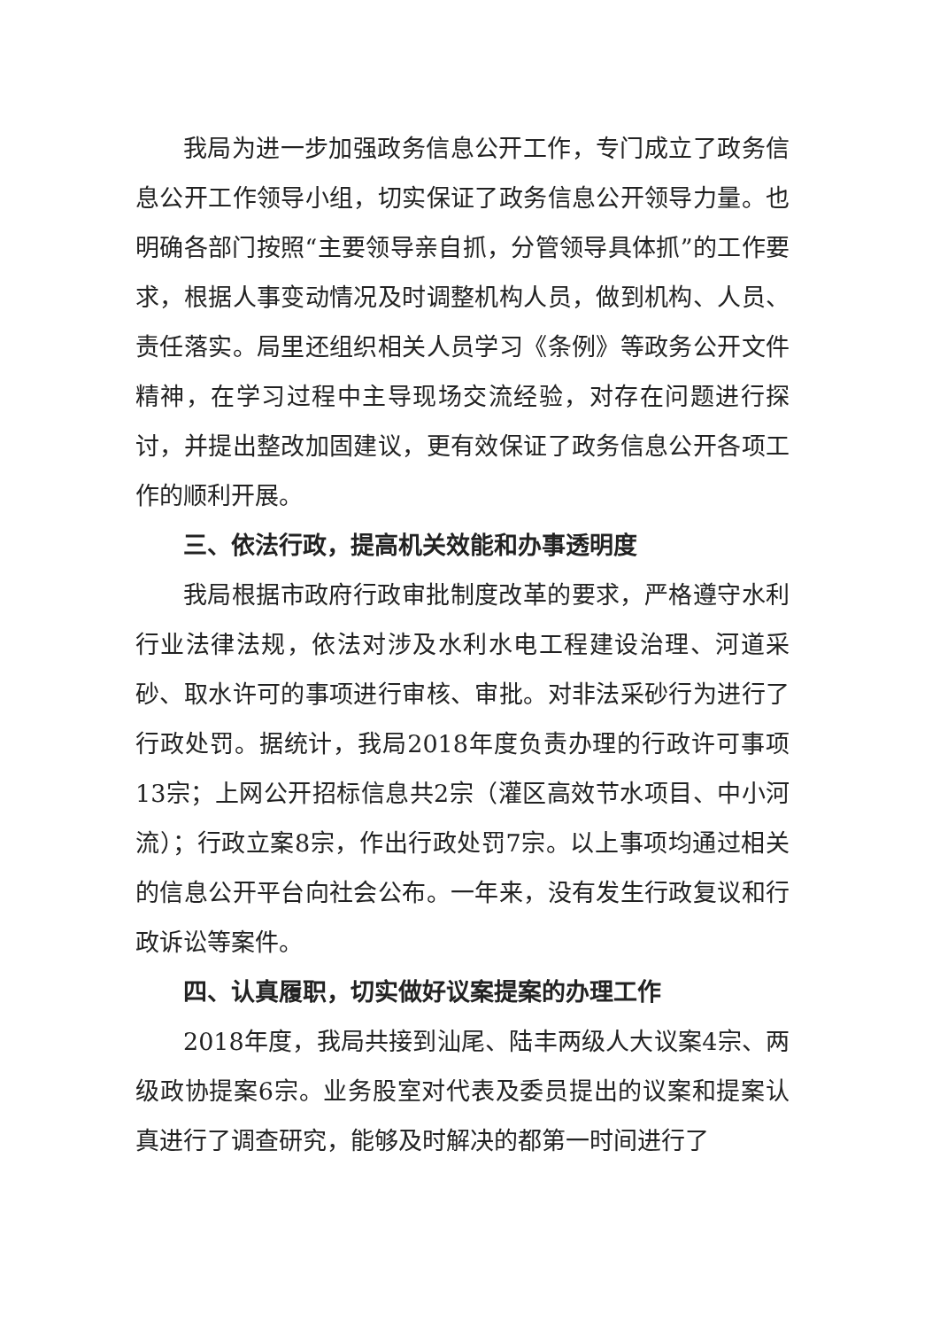我局为进一步加强政务信息公开工作，专门成立了政务信息公开工作领导小组，切实保证了政务信息公开领导力量。也明确各部门按照“主要领导亲自抓，分管领导具体抓”的工作要求，根据人事变动情况及时调整机构人员，做到机构、人员、责任落实。局里还组织相关人员学习《条例》等政务公开文件精神，在学习过程中主导现场交流经验，对存在问题进行探讨，并提出整改加固建议，更有效保证了政务信息公开各项工作的顺利开展。
三、依法行政，提高机关效能和办事透明度
我局根据市政府行政审批制度改革的要求，严格遵守水利行业法律法规，依法对涉及水利水电工程建设治理、河道采砂、取水许可的事项进行审核、审批。对非法采砂行为进行了行政处罚。据统计，我局2018年度负责办理的行政许可事项13宗；上网公开招标信息共2宗（灌区高效节水项目、中小河流）；行政立案8宗，作出行政处罚7宗。以上事项均通过相关的信息公开平台向社会公布。一年来，没有发生行政复议和行政诉讼等案件。
四、认真履职，切实做好议案提案的办理工作
2018年度，我局共接到汕尾、陆丰两级人大议案4宗、两级政协提案6宗。业务股室对代表及委员提出的议案和提案认真进行了调查研究，能够及时解决的都第一时间进行了